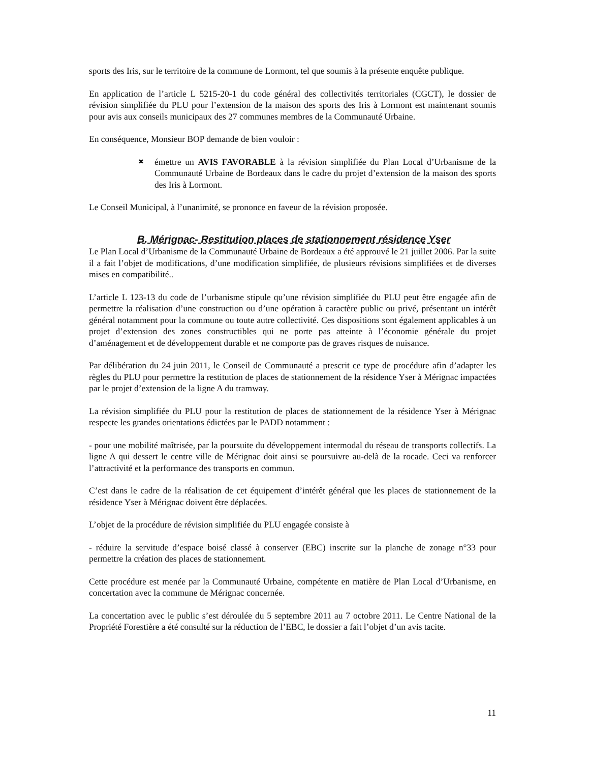sports des Iris, sur le territoire de la commune de Lormont, tel que soumis à la présente enquête publique.
En application de l’article L 5215-20-1 du code général des collectivités territoriales (CGCT), le dossier de révision simplifiée du PLU pour l’extension de la maison des sports des Iris à Lormont est maintenant soumis pour avis aux conseils municipaux des 27 communes membres de la Communauté Urbaine.
En conséquence, Monsieur BOP demande de bien vouloir :
✖
émettre un AVIS FAVORABLE à la révision simplifiée du Plan Local d’Urbanisme de la Communauté Urbaine de Bordeaux dans le cadre du projet d’extension de la maison des sports des Iris à Lormont.
Le Conseil Municipal, à l’unanimité, se prononce en faveur de la révision proposée.
B. Mérignac- Restitution places de stationnement résidence Yser
Le Plan Local d’Urbanisme de la Communauté Urbaine de Bordeaux a été approuvé le 21 juillet 2006. Par la suite il a fait l’objet de modifications, d’une modification simplifiée, de plusieurs révisions simplifiées et de diverses mises en compatibilité..
L’article L 123-13 du code de l’urbanisme stipule qu’une révision simplifiée du PLU peut être engagée afin de permettre la réalisation d’une construction ou d’une opération à caractère public ou privé, présentant un intérêt général notamment pour la commune ou toute autre collectivité. Ces dispositions sont également applicables à un projet d’extension des zones constructibles qui ne porte pas atteinte à l’économie générale du projet d’aménagement et de développement durable et ne comporte pas de graves risques de nuisance.
Par délibération du 24 juin 2011, le Conseil de Communauté a prescrit ce type de procédure afin d’adapter les règles du PLU pour permettre la restitution de places de stationnement de la résidence Yser à Mérignac impactées par le projet d’extension de la ligne A du tramway.
La révision simplifiée du PLU pour la restitution de places de stationnement de la résidence Yser à Mérignac respecte les grandes orientations édictées par le PADD notamment :
- pour une mobilité maîtrisée, par la poursuite du développement intermodal du réseau de transports collectifs. La ligne A qui dessert le centre ville de Mérignac doit ainsi se poursuivre au-delà de la rocade. Ceci va renforcer l’attractivité et la performance des transports en commun.
C’est dans le cadre de la réalisation de cet équipement d’intérêt général que les places de stationnement de la résidence Yser à Mérignac doivent être déplacées.
L’objet de la procédure de révision simplifiée du PLU engagée consiste à
- réduire la servitude d’espace boisé classé à conserver (EBC) inscrite sur la planche de zonage n°33 pour permettre la création des places de stationnement.
Cette procédure est menée par la Communauté Urbaine, compétente en matière de Plan Local d’Urbanisme, en concertation avec la commune de Mérignac concernée.
La concertation avec le public s’est déroulée du 5 septembre 2011 au 7 octobre 2011. Le Centre National de la Propriété Forestière a été consulté sur la réduction de l’EBC, le dossier a fait l’objet d’un avis tacite.
11